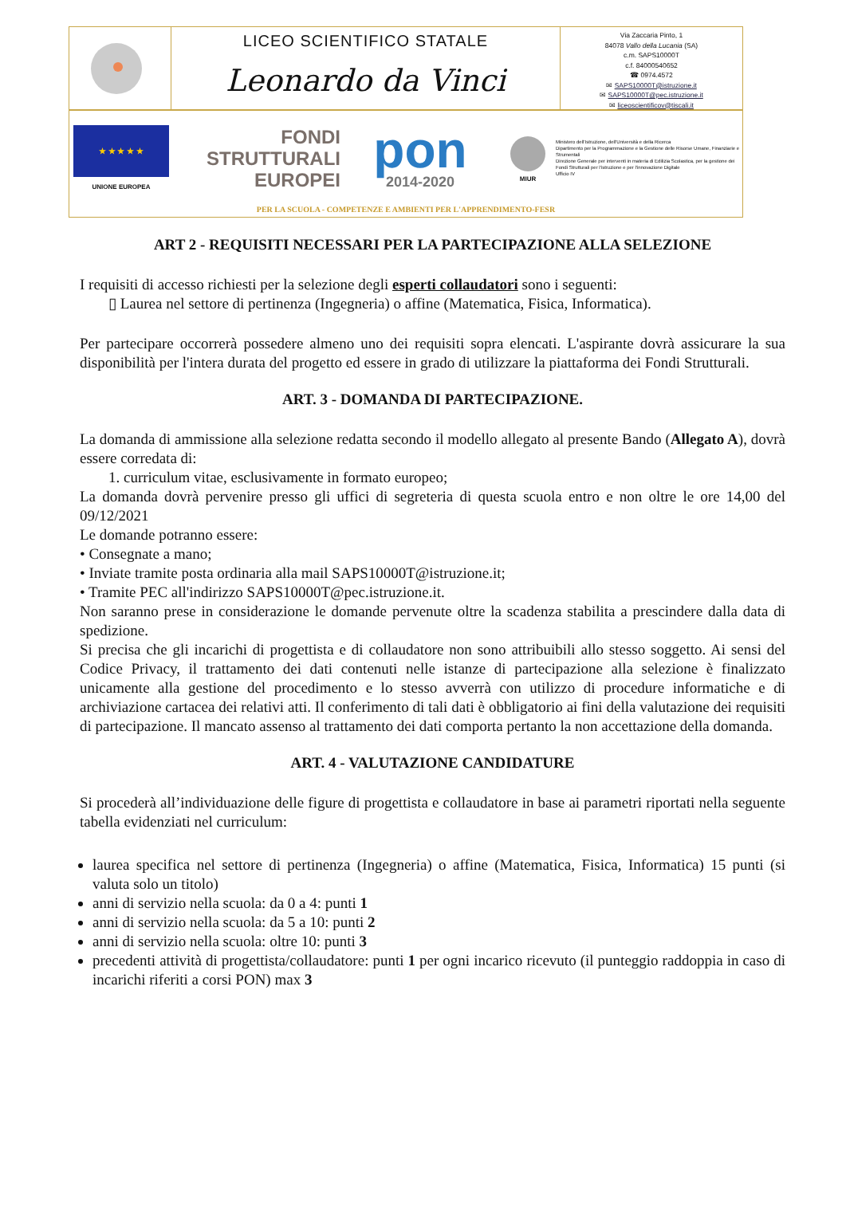LICEO SCIENTIFICO STATALE
Leonardo da Vinci
Via Zaccaria Pinto, 1
84078 Vallo della Lucania (SA)
c.m. SAPS10000T
c.f. 84000540652
☎ 0974.4572
✉ SAPS10000T@istruzione.it
✉ SAPS10000T@pec.istruzione.it
✉ liceoscientificov@tiscali.it
★ ★ ★ ★ ★
UNIONE EUROPEA
FONDI
STRUTTURALI
EUROPEI
pon
2014-2020
MIUR
Ministero dell'Istruzione, dell'Università e della Ricerca
Dipartimento per la Programmazione e la Gestione delle Risorse Umane, Finanziarie e Strumentali
Direzione Generale per interventi in materia di Edilizia Scolastica, per la gestione dei Fondi Strutturali per l'istruzione e per l'innovazione Digitale
Ufficio IV
PER LA SCUOLA - COMPETENZE E AMBIENTI PER L'APPRENDIMENTO-FESR
ART 2 - REQUISITI NECESSARI PER LA PARTECIPAZIONE ALLA SELEZIONE
I requisiti di accesso richiesti per la selezione degli esperti collaudatori sono i seguenti:
▯ Laurea nel settore di pertinenza (Ingegneria) o affine (Matematica, Fisica, Informatica).
Per partecipare occorrerà possedere almeno uno dei requisiti sopra elencati. L'aspirante dovrà assicurare la sua disponibilità per l'intera durata del progetto ed essere in grado di utilizzare la piattaforma dei Fondi Strutturali.
ART. 3 - DOMANDA DI PARTECIPAZIONE.
La domanda di ammissione alla selezione redatta secondo il modello allegato al presente Bando (Allegato A), dovrà essere corredata di:
1. curriculum vitae, esclusivamente in formato europeo;
La domanda dovrà pervenire presso gli uffici di segreteria di questa scuola entro e non oltre le ore 14,00 del 09/12/2021
Le domande potranno essere:
• Consegnate a mano;
• Inviate tramite posta ordinaria alla mail SAPS10000T@istruzione.it;
• Tramite PEC all'indirizzo SAPS10000T@pec.istruzione.it.
Non saranno prese in considerazione le domande pervenute oltre la scadenza stabilita a prescindere dalla data di spedizione.
Si precisa che gli incarichi di progettista e di collaudatore non sono attribuibili allo stesso soggetto. Ai sensi del Codice Privacy, il trattamento dei dati contenuti nelle istanze di partecipazione alla selezione è finalizzato unicamente alla gestione del procedimento e lo stesso avverrà con utilizzo di procedure informatiche e di archiviazione cartacea dei relativi atti. Il conferimento di tali dati è obbligatorio ai fini della valutazione dei requisiti di partecipazione. Il mancato assenso al trattamento dei dati comporta pertanto la non accettazione della domanda.
ART. 4 - VALUTAZIONE CANDIDATURE
Si procederà all’individuazione delle figure di progettista e collaudatore in base ai parametri riportati nella seguente tabella evidenziati nel curriculum:
laurea specifica nel settore di pertinenza (Ingegneria) o affine (Matematica, Fisica, Informatica) 15 punti (si valuta solo un titolo)
anni di servizio nella scuola: da 0 a 4: punti 1
anni di servizio nella scuola: da 5 a 10: punti 2
anni di servizio nella scuola: oltre 10: punti 3
precedenti attività di progettista/collaudatore: punti 1 per ogni incarico ricevuto (il punteggio raddoppia in caso di incarichi riferiti a corsi PON) max 3